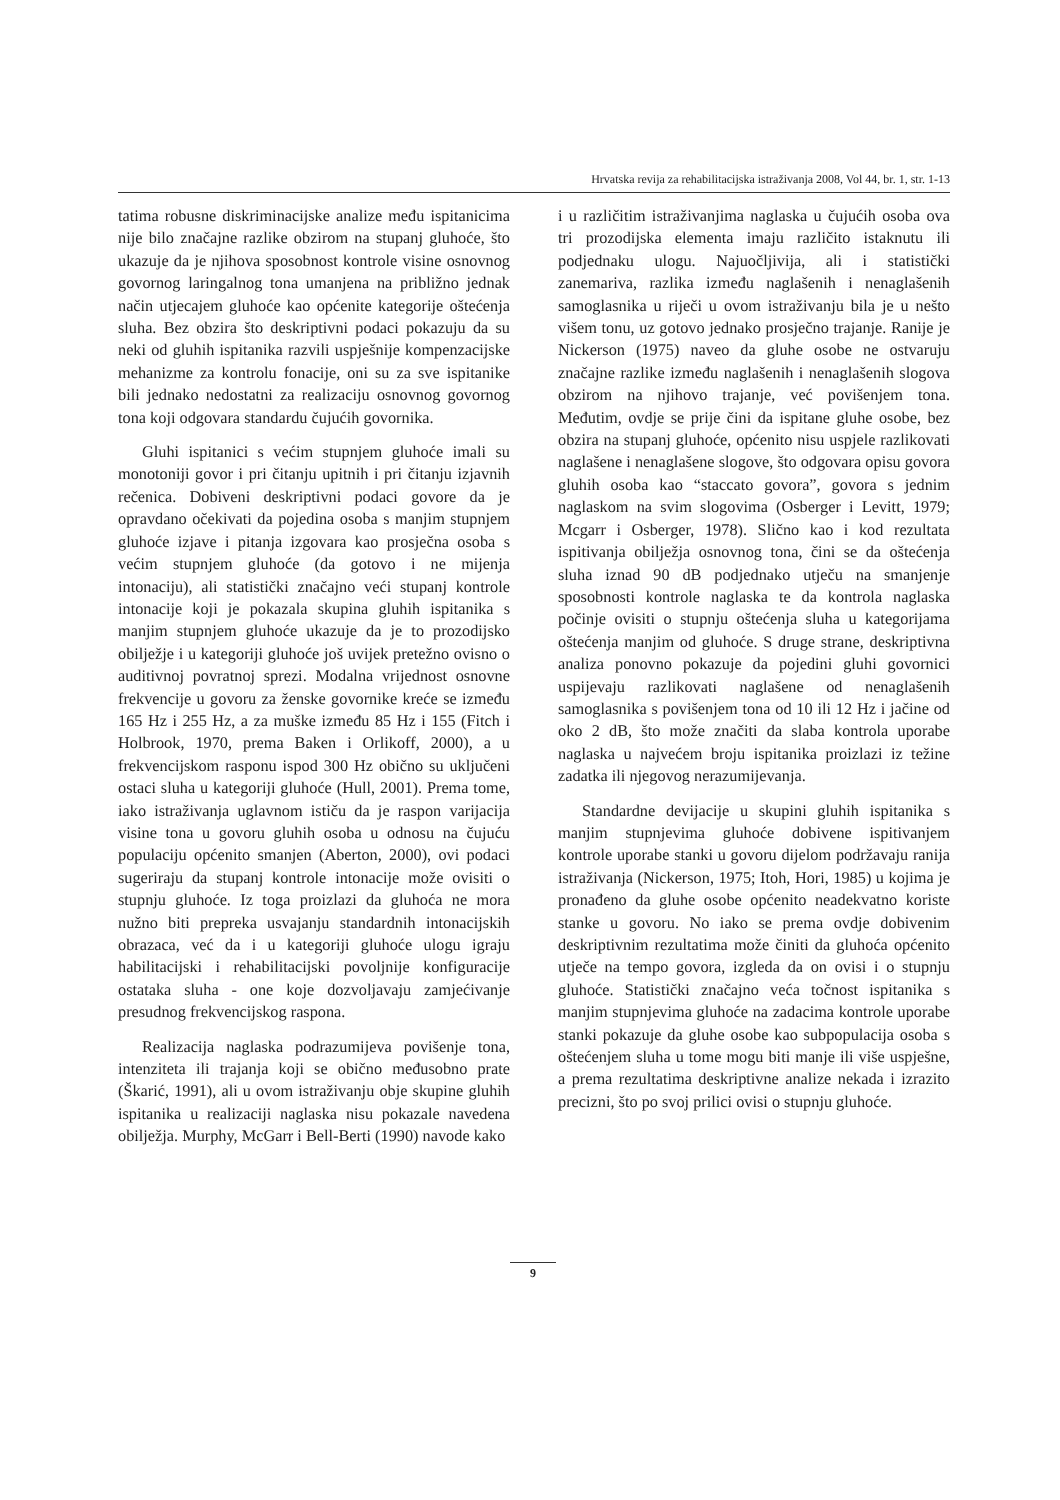Hrvatska revija za rehabilitacijska istraživanja 2008, Vol 44, br. 1, str. 1-13
tatima robusne diskriminacijske analize među ispitanicima nije bilo značajne razlike obzirom na stupanj gluhoće, što ukazuje da je njihova sposobnost kontrole visine osnovnog govornog laringalnog tona umanjena na približno jednak način utjecajem gluhoće kao općenite kategorije oštećenja sluha. Bez obzira što deskriptivni podaci pokazuju da su neki od gluhih ispitanika razvili uspješnije kompenzacijske mehanizme za kontrolu fonacije, oni su za sve ispitanike bili jednako nedostatni za realizaciju osnovnog govornog tona koji odgovara standardu čujućih govornika.
Gluhi ispitanici s većim stupnjem gluhoće imali su monotoniji govor i pri čitanju upitnih i pri čitanju izjavnih rečenica. Dobiveni deskriptivni podaci govore da je opravdano očekivati da pojedina osoba s manjim stupnjem gluhoće izjave i pitanja izgovara kao prosječna osoba s većim stupnjem gluhoće (da gotovo i ne mijenja intonaciju), ali statistički značajno veći stupanj kontrole intonacije koji je pokazala skupina gluhih ispitanika s manjim stupnjem gluhoće ukazuje da je to prozodijsko obilježje i u kategoriji gluhoće još uvijek pretežno ovisno o auditivnoj povratnoj sprezi. Modalna vrijednost osnovne frekvencije u govoru za ženske govornike kreće se između 165 Hz i 255 Hz, a za muške između 85 Hz i 155 (Fitch i Holbrook, 1970, prema Baken i Orlikoff, 2000), a u frekvencijskom rasponu ispod 300 Hz obično su uključeni ostaci sluha u kategoriji gluhoće (Hull, 2001). Prema tome, iako istraživanja uglavnom ističu da je raspon varijacija visine tona u govoru gluhih osoba u odnosu na čujuću populaciju općenito smanjen (Aberton, 2000), ovi podaci sugeriraju da stupanj kontrole intonacije može ovisiti o stupnju gluhoće. Iz toga proizlazi da gluhoća ne mora nužno biti prepreka usvajanju standardnih intonacijskih obrazaca, već da i u kategoriji gluhoće ulogu igraju habilitacijski i rehabilitacijski povoljnije konfiguracije ostataka sluha - one koje dozvoljavaju zamjećivanje presudnog frekvencijskog raspona.
Realizacija naglaska podrazumijeva povišenje tona, intenziteta ili trajanja koji se obično međusobno prate (Škarić, 1991), ali u ovom istraživanju obje skupine gluhih ispitanika u realizaciji naglaska nisu pokazale navedena obilježja. Murphy, McGarr i Bell-Berti (1990) navode kako
i u različitim istraživanjima naglaska u čujućih osoba ova tri prozodijska elementa imaju različito istaknutu ili podjednaku ulogu. Najuočljivija, ali i statistički zanemariva, razlika između naglašenih i nenaglašenih samoglasnika u riječi u ovom istraživanju bila je u nešto višem tonu, uz gotovo jednako prosječno trajanje. Ranije je Nickerson (1975) naveo da gluhe osobe ne ostvaruju značajne razlike između naglašenih i nenaglašenih slogova obzirom na njihovo trajanje, već povišenjem tona. Međutim, ovdje se prije čini da ispitane gluhe osobe, bez obzira na stupanj gluhoće, općenito nisu uspjele razlikovati naglašene i nenaglašene slogove, što odgovara opisu govora gluhih osoba kao “staccato govora”, govora s jednim naglaskom na svim slogovima (Osberger i Levitt, 1979; Mcgarr i Osberger, 1978). Slično kao i kod rezultata ispitivanja obilježja osnovnog tona, čini se da oštećenja sluha iznad 90 dB podjednako utječu na smanjenje sposobnosti kontrole naglaska te da kontrola naglaska počinje ovisiti o stupnju oštećenja sluha u kategorijama oštećenja manjim od gluhoće. S druge strane, deskriptivna analiza ponovno pokazuje da pojedini gluhi govornici uspijevaju razlikovati naglašene od nenaglašenih samoglasnika s povišenjem tona od 10 ili 12 Hz i jačine od oko 2 dB, što može značiti da slaba kontrola uporabe naglaska u najvećem broju ispitanika proizlazi iz težine zadatka ili njegovog nerazumijevanja.
Standardne devijacije u skupini gluhih ispitanika s manjim stupnjevima gluhoće dobivene ispitivanjem kontrole uporabe stanki u govoru dijelom podržavaju ranija istraživanja (Nickerson, 1975; Itoh, Hori, 1985) u kojima je pronađeno da gluhe osobe općenito neadekvatno koriste stanke u govoru. No iako se prema ovdje dobivenim deskriptivnim rezultatima može činiti da gluhoća općenito utječe na tempo govora, izgleda da on ovisi i o stupnju gluhoće. Statistički značajno veća točnost ispitanika s manjim stupnjevima gluhoće na zadacima kontrole uporabe stanki pokazuje da gluhe osobe kao subpopulacija osoba s oštećenjem sluha u tome mogu biti manje ili više uspješne, a prema rezultatima deskriptivne analize nekada i izrazito precizni, što po svoj prilici ovisi o stupnju gluhoće.
9